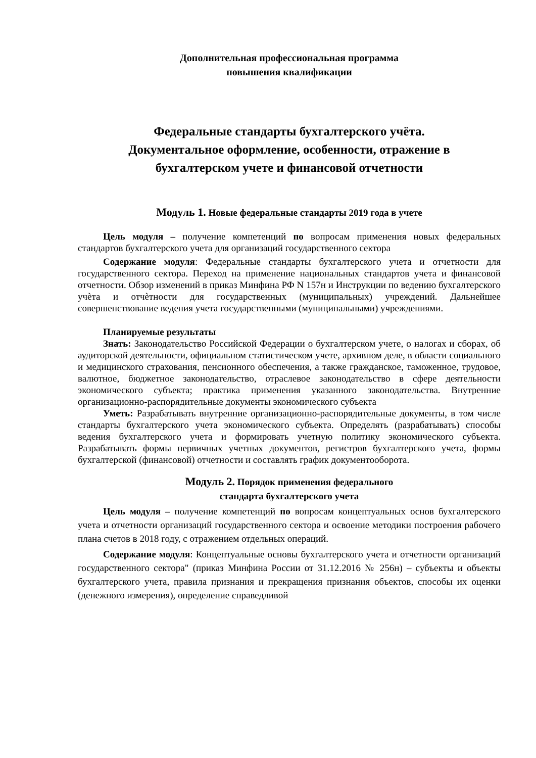Дополнительная профессиональная программа
повышения квалификации
Федеральные стандарты бухгалтерского учёта.
Документальное оформление, особенности, отражение в
бухгалтерском учете и финансовой отчетности
Модуль 1. Новые федеральные стандарты 2019 года в учете
Цель модуля – получение компетенций по вопросам применения новых федеральных стандартов бухгалтерского учета для организаций государственного сектора
Содержание модуля: Федеральные стандарты бухгалтерского учета и отчетности для государственного сектора. Переход на применение национальных стандартов учета и финансовой отчетности. Обзор изменений в приказ Минфина РФ N 157н и Инструкции по ведению бухгалтерского учѐта и отчѐтности для государственных (муниципальных) учреждений. Дальнейшее совершенствование ведения учета государственными (муниципальными) учреждениями.
Планируемые результаты
Знать: Законодательство Российской Федерации о бухгалтерском учете, о налогах и сборах, об аудиторской деятельности, официальном статистическом учете, архивном деле, в области социального и медицинского страхования, пенсионного обеспечения, а также гражданское, таможенное, трудовое, валютное, бюджетное законодательство, отраслевое законодательство в сфере деятельности экономического субъекта; практика применения указанного законодательства. Внутренние организационно-распорядительные документы экономического субъекта
Уметь: Разрабатывать внутренние организационно-распорядительные документы, в том числе стандарты бухгалтерского учета экономического субъекта. Определять (разрабатывать) способы ведения бухгалтерского учета и формировать учетную политику экономического субъекта. Разрабатывать формы первичных учетных документов, регистров бухгалтерского учета, формы бухгалтерской (финансовой) отчетности и составлять график документооборота.
Модуль 2. Порядок применения федерального
стандарта бухгалтерского учета
Цель модуля – получение компетенций по вопросам концептуальных основ бухгалтерского учета и отчетности организаций государственного сектора и освоение методики построения рабочего плана счетов в 2018 году, с отражением отдельных операций.
Содержание модуля: Концептуальные основы бухгалтерского учета и отчетности организаций государственного сектора" (приказ Минфина России от 31.12.2016 № 256н) – субъекты и объекты бухгалтерского учета, правила признания и прекращения признания объектов, способы их оценки (денежного измерения), определение справедливой